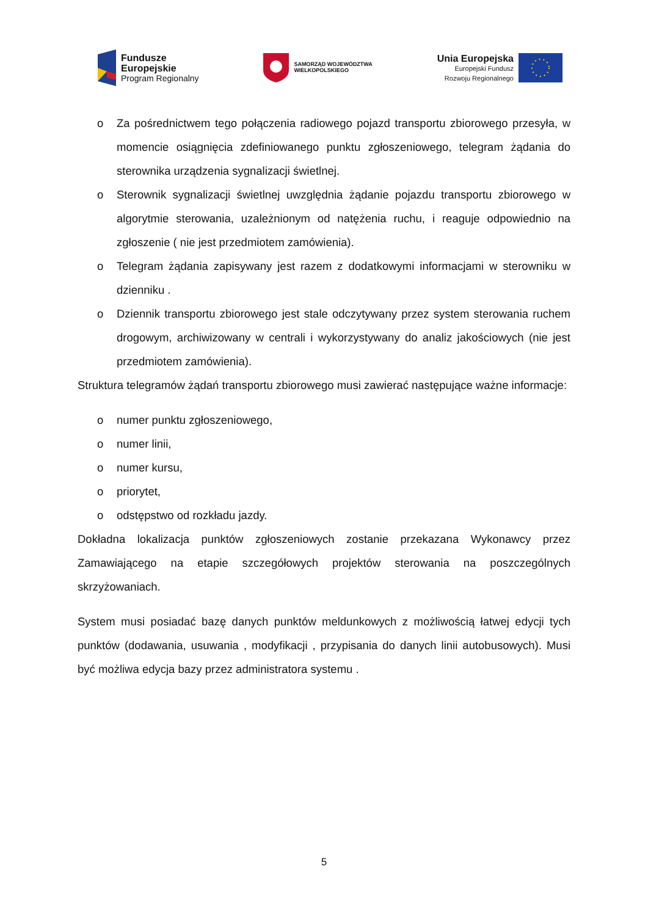Fundusze
Europejskie
Program Regionalny
SAMORZĄD WOJEWÓDZTWA
WIELKOPOLSKIEGO
Unia Europejska
Europejski Fundusz
Rozwoju Regionalnego
o Za pośrednictwem tego połączenia radiowego pojazd transportu zbiorowego przesyła, w momencie osiągnięcia zdefiniowanego punktu zgłoszeniowego, telegram żądania do sterownika urządzenia sygnalizacji świetlnej.
o Sterownik sygnalizacji świetlnej uwzględnia żądanie pojazdu transportu zbiorowego w algorytmie sterowania, uzależnionym od natężenia ruchu, i reaguje odpowiednio na zgłoszenie ( nie jest przedmiotem zamówienia).
o Telegram żądania zapisywany jest razem z dodatkowymi informacjami w sterowniku w dzienniku .
o Dziennik transportu zbiorowego jest stale odczytywany przez system sterowania ruchem drogowym, archiwizowany w centrali i wykorzystywany do analiz jakościowych (nie jest przedmiotem zamówienia).
Struktura telegramów żądań transportu zbiorowego musi zawierać następujące ważne informacje:
o numer punktu zgłoszeniowego,
o numer linii,
o numer kursu,
o priorytet,
o odstępstwo od rozkładu jazdy.
Dokładna lokalizacja punktów zgłoszeniowych zostanie przekazana Wykonawcy przez Zamawiającego na etapie szczegółowych projektów sterowania na poszczególnych skrzyżowaniach.
System musi posiadać bazę danych punktów meldunkowych z możliwością łatwej edycji tych punktów (dodawania, usuwania , modyfikacji , przypisania do danych linii autobusowych). Musi być możliwa edycja bazy przez administratora systemu .
5